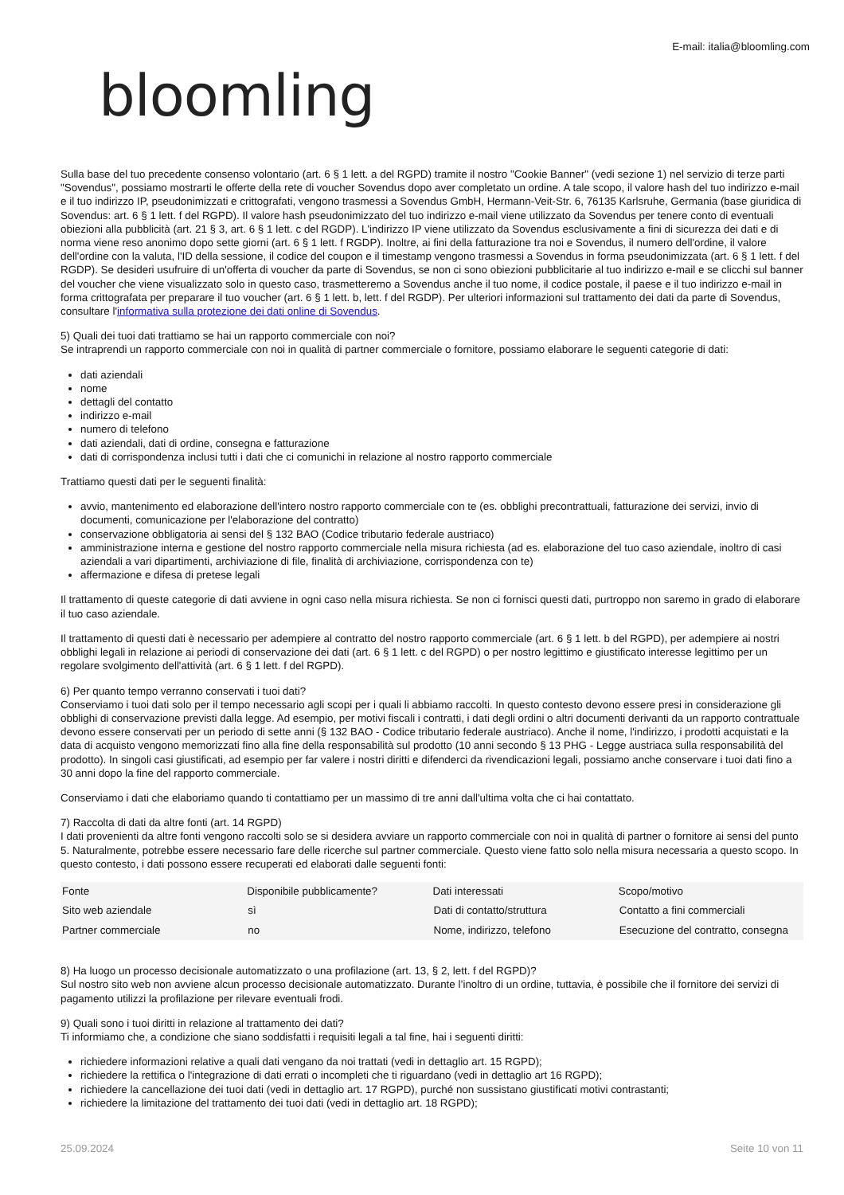bloomling
E-mail: italia@bloomling.com
Sulla base del tuo precedente consenso volontario (art. 6 § 1 lett. a del RGPD) tramite il nostro "Cookie Banner" (vedi sezione 1) nel servizio di terze parti "Sovendus", possiamo mostrarti le offerte della rete di voucher Sovendus dopo aver completato un ordine. A tale scopo, il valore hash del tuo indirizzo e-mail e il tuo indirizzo IP, pseudonimizzati e crittografati, vengono trasmessi a Sovendus GmbH, Hermann-Veit-Str. 6, 76135 Karlsruhe, Germania (base giuridica di Sovendus: art. 6 § 1 lett. f del RGPD). Il valore hash pseudonimizzato del tuo indirizzo e-mail viene utilizzato da Sovendus per tenere conto di eventuali obiezioni alla pubblicità (art. 21 § 3, art. 6 § 1 lett. c del RGDP). L'indirizzo IP viene utilizzato da Sovendus esclusivamente a fini di sicurezza dei dati e di norma viene reso anonimo dopo sette giorni (art. 6 § 1 lett. f RGDP). Inoltre, ai fini della fatturazione tra noi e Sovendus, il numero dell'ordine, il valore dell'ordine con la valuta, l'ID della sessione, il codice del coupon e il timestamp vengono trasmessi a Sovendus in forma pseudonimizzata (art. 6 § 1 lett. f del RGDP). Se desideri usufruire di un'offerta di voucher da parte di Sovendus, se non ci sono obiezioni pubblicitarie al tuo indirizzo e-mail e se clicchi sul banner del voucher che viene visualizzato solo in questo caso, trasmetteremo a Sovendus anche il tuo nome, il codice postale, il paese e il tuo indirizzo e-mail in forma crittografata per preparare il tuo voucher (art. 6 § 1 lett. b, lett. f del RGDP). Per ulteriori informazioni sul trattamento dei dati da parte di Sovendus, consultare l'informativa sulla protezione dei dati online di Sovendus.
5) Quali dei tuoi dati trattiamo se hai un rapporto commerciale con noi?
Se intraprendi un rapporto commerciale con noi in qualità di partner commerciale o fornitore, possiamo elaborare le seguenti categorie di dati:
dati aziendali
nome
dettagli del contatto
indirizzo e-mail
numero di telefono
dati aziendali, dati di ordine, consegna e fatturazione
dati di corrispondenza inclusi tutti i dati che ci comunichi in relazione al nostro rapporto commerciale
Trattiamo questi dati per le seguenti finalità:
avvio, mantenimento ed elaborazione dell'intero nostro rapporto commerciale con te (es. obblighi precontrattuali, fatturazione dei servizi, invio di documenti, comunicazione per l'elaborazione del contratto)
conservazione obbligatoria ai sensi del § 132 BAO (Codice tributario federale austriaco)
amministrazione interna e gestione del nostro rapporto commerciale nella misura richiesta (ad es. elaborazione del tuo caso aziendale, inoltro di casi aziendali a vari dipartimenti, archiviazione di file, finalità di archiviazione, corrispondenza con te)
affermazione e difesa di pretese legali
Il trattamento di queste categorie di dati avviene in ogni caso nella misura richiesta. Se non ci fornisci questi dati, purtroppo non saremo in grado di elaborare il tuo caso aziendale.
Il trattamento di questi dati è necessario per adempiere al contratto del nostro rapporto commerciale (art. 6 § 1 lett. b del RGPD), per adempiere ai nostri obblighi legali in relazione ai periodi di conservazione dei dati (art. 6 § 1 lett. c del RGPD) o per nostro legittimo e giustificato interesse legittimo per un regolare svolgimento dell'attività (art. 6 § 1 lett. f del RGPD).
6) Per quanto tempo verranno conservati i tuoi dati?
Conserviamo i tuoi dati solo per il tempo necessario agli scopi per i quali li abbiamo raccolti. In questo contesto devono essere presi in considerazione gli obblighi di conservazione previsti dalla legge. Ad esempio, per motivi fiscali i contratti, i dati degli ordini o altri documenti derivanti da un rapporto contrattuale devono essere conservati per un periodo di sette anni (§ 132 BAO - Codice tributario federale austriaco). Anche il nome, l'indirizzo, i prodotti acquistati e la data di acquisto vengono memorizzati fino alla fine della responsabilità sul prodotto (10 anni secondo § 13 PHG - Legge austriaca sulla responsabilità del prodotto). In singoli casi giustificati, ad esempio per far valere i nostri diritti e difenderci da rivendicazioni legali, possiamo anche conservare i tuoi dati fino a 30 anni dopo la fine del rapporto commerciale.
Conserviamo i dati che elaboriamo quando ti contattiamo per un massimo di tre anni dall'ultima volta che ci hai contattato.
7) Raccolta di dati da altre fonti (art. 14 RGPD)
I dati provenienti da altre fonti vengono raccolti solo se si desidera avviare un rapporto commerciale con noi in qualità di partner o fornitore ai sensi del punto 5. Naturalmente, potrebbe essere necessario fare delle ricerche sul partner commerciale. Questo viene fatto solo nella misura necessaria a questo scopo. In questo contesto, i dati possono essere recuperati ed elaborati dalle seguenti fonti:
| Fonte | Disponibile pubblicamente? | Dati interessati | Scopo/motivo |
| --- | --- | --- | --- |
| Sito web aziendale | sì | Dati di contatto/struttura | Contatto a fini commerciali |
| Partner commerciale | no | Nome, indirizzo, telefono | Esecuzione del contratto, consegna |
8) Ha luogo un processo decisionale automatizzato o una profilazione (art. 13, § 2, lett. f del RGPD)?
Sul nostro sito web non avviene alcun processo decisionale automatizzato. Durante l’inoltro di un ordine, tuttavia, è possibile che il fornitore dei servizi di pagamento utilizzi la profilazione per rilevare eventuali frodi.
9) Quali sono i tuoi diritti in relazione al trattamento dei dati?
Ti informiamo che, a condizione che siano soddisfatti i requisiti legali a tal fine, hai i seguenti diritti:
richiedere informazioni relative a quali dati vengano da noi trattati (vedi in dettaglio art. 15 RGPD);
richiedere la rettifica o l'integrazione di dati errati o incompleti che ti riguardano (vedi in dettaglio art 16 RGPD);
richiedere la cancellazione dei tuoi dati (vedi in dettaglio art. 17 RGPD), purché non sussistano giustificati motivi contrastanti;
richiedere la limitazione del trattamento dei tuoi dati (vedi in dettaglio art. 18 RGPD);
25.09.2024 Seite 10 von 11